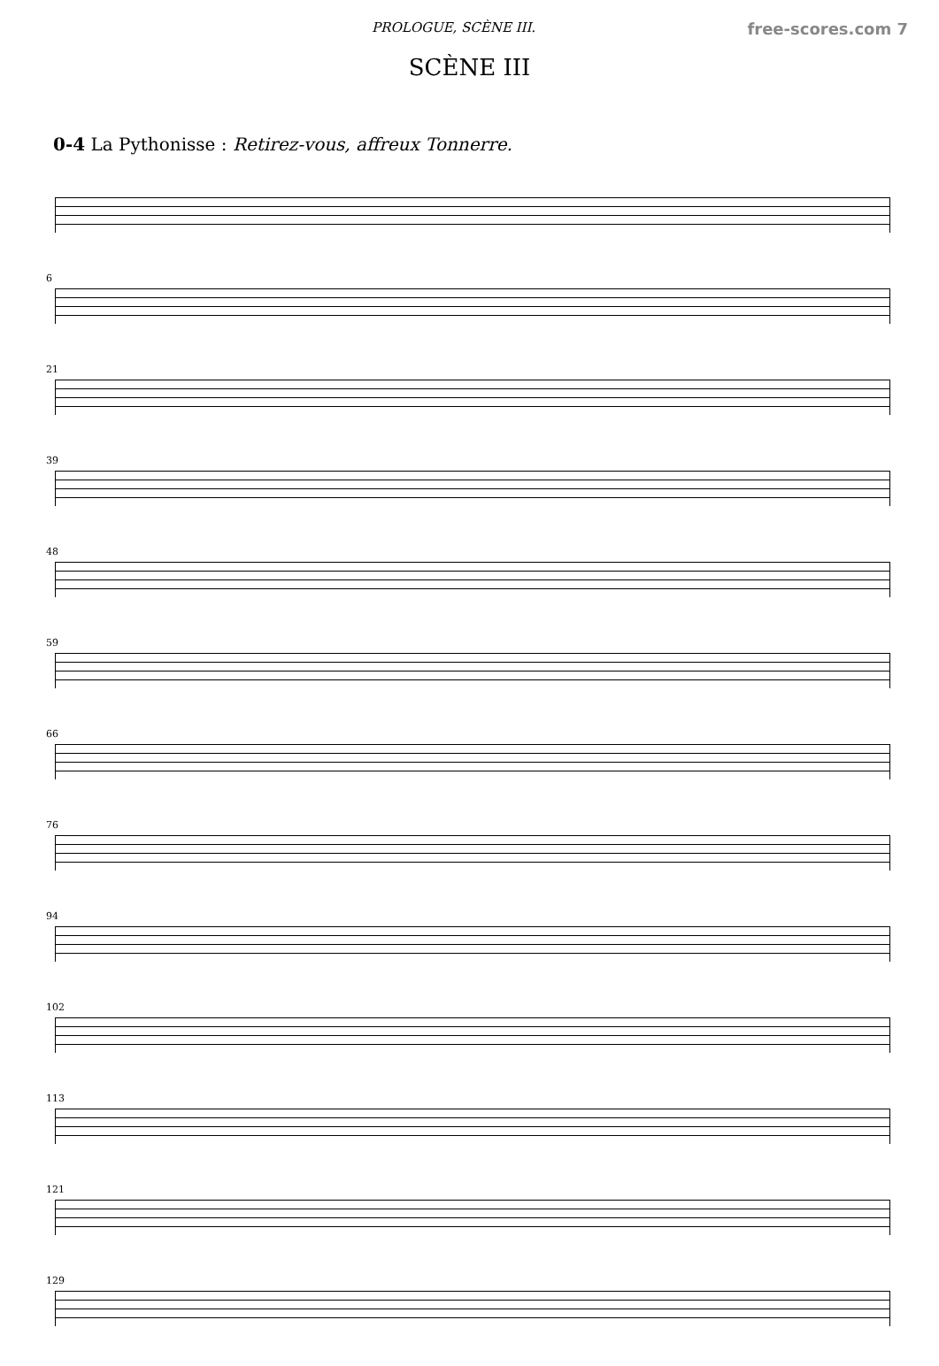PROLOGUE, SCÈNE III. free-scores.com 7
SCÈNE III
0-4 La Pythonisse : Retirez-vous, affreux Tonnerre.
6
21
39
48
59
66
76
94
102
113
121
129